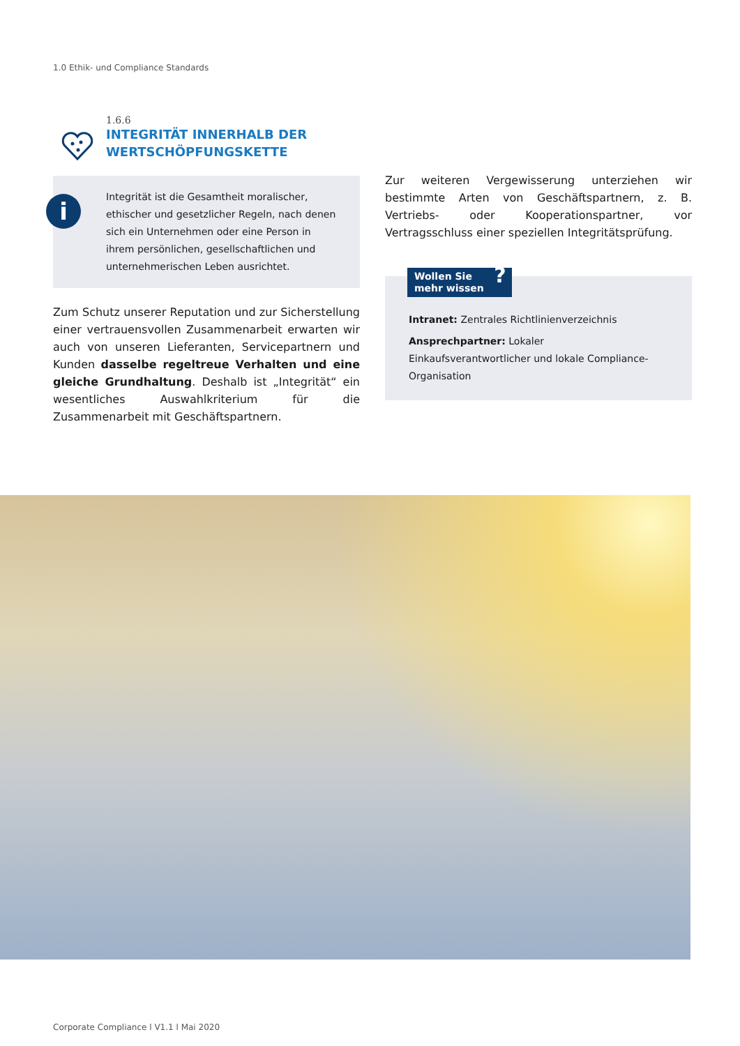1.0 Ethik- und Compliance Standards
1.6.6
INTEGRITÄT INNERHALB DER
WERTSCHÖPFUNGSKETTE
i
Integrität ist die Gesamtheit moralischer, ethischer und gesetzlicher Regeln, nach denen sich ein Unternehmen oder eine Person in ihrem persönlichen, gesellschaftlichen und unternehmerischen Leben ausrichtet.
Zum Schutz unserer Reputation und zur Sicherstellung einer vertrauensvollen Zusammenarbeit erwarten wir auch von unseren Lieferanten, Servicepartnern und Kunden dasselbe regeltreue Verhalten und eine gleiche Grundhaltung. Deshalb ist „Integrität“ ein wesentliches Auswahlkriterium für die Zusammenarbeit mit Geschäftspartnern.
Zur weiteren Vergewisserung unterziehen wir bestimmte Arten von Geschäftspartnern, z. B. Vertriebs- oder Kooperationspartner, vor Vertragsschluss einer speziellen Integritätsprüfung.
Wollen Sie
mehr wissen
?
Intranet: Zentrales Richtlinienverzeichnis
Ansprechpartner: Lokaler Einkaufsverantwortlicher und lokale Compliance-Organisation
Corporate Compliance l V1.1 l Mai 2020